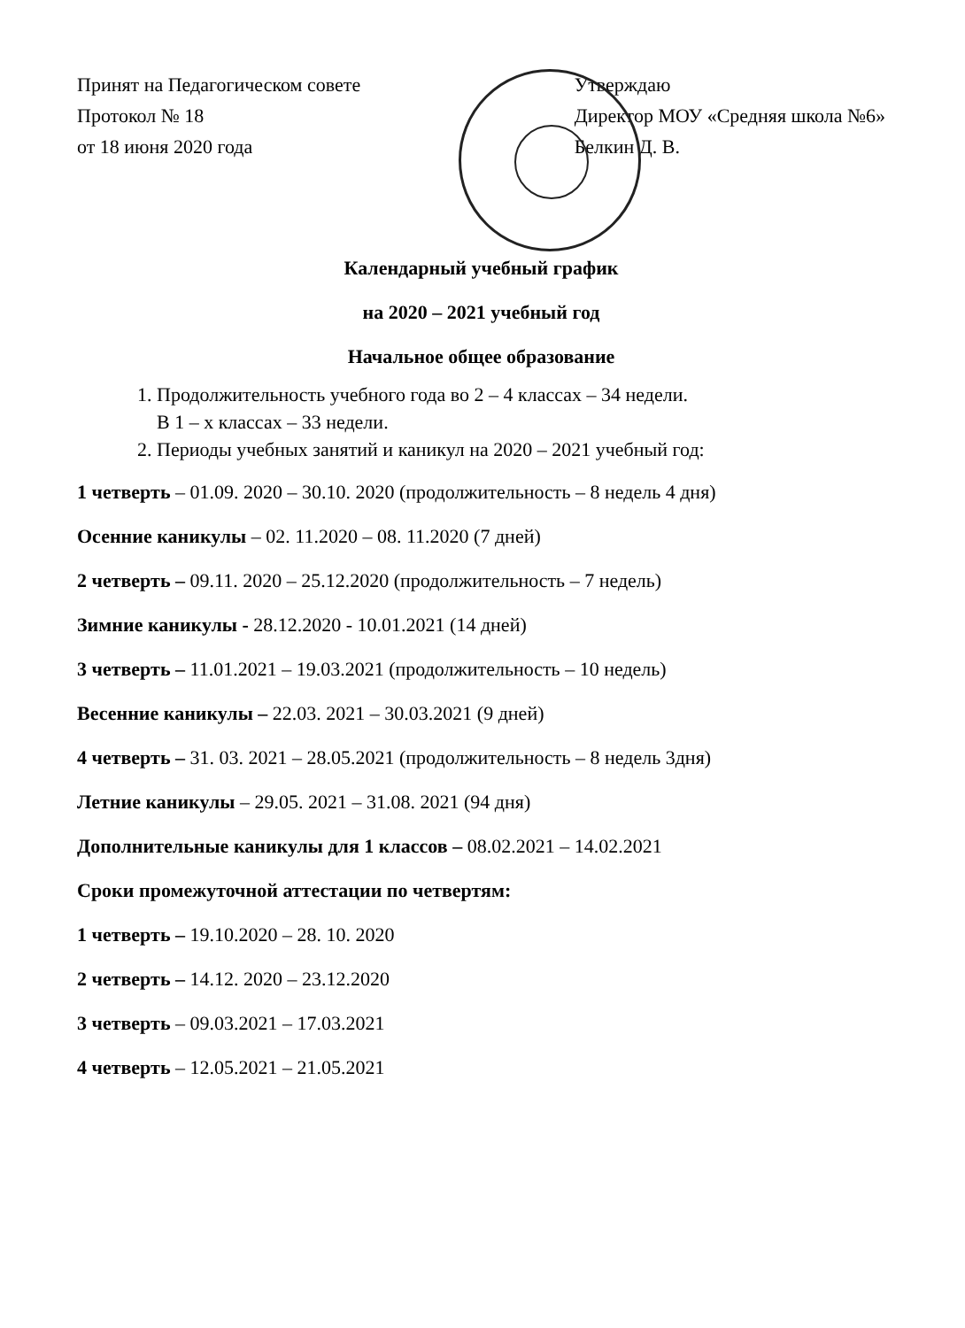Принят на Педагогическом совете
Протокол № 18
от 18 июня 2020 года
Утверждаю
Директор МОУ «Средняя школа №6»
Белкин Д. В.
Календарный учебный график
на 2020 – 2021 учебный год
Начальное общее образование
1. Продолжительность учебного года во 2 – 4 классах – 34 недели.
В 1 – х классах – 33 недели.
2. Периоды учебных занятий и каникул на 2020 – 2021 учебный год:
1 четверть – 01.09. 2020 – 30.10. 2020 (продолжительность – 8 недель 4 дня)
Осенние каникулы – 02. 11.2020 – 08. 11.2020 (7 дней)
2 четверть – 09.11. 2020 – 25.12.2020 (продолжительность – 7 недель)
Зимние каникулы - 28.12.2020 - 10.01.2021 (14 дней)
3 четверть – 11.01.2021 – 19.03.2021 (продолжительность – 10 недель)
Весенние каникулы – 22.03. 2021 – 30.03.2021 (9 дней)
4 четверть – 31. 03. 2021 – 28.05.2021 (продолжительность – 8 недель 3дня)
Летние каникулы – 29.05. 2021 – 31.08. 2021 (94 дня)
Дополнительные каникулы для 1 классов – 08.02.2021 – 14.02.2021
Сроки промежуточной аттестации по четвертям:
1 четверть – 19.10.2020 – 28. 10. 2020
2 четверть – 14.12. 2020 – 23.12.2020
3 четверть – 09.03.2021 – 17.03.2021
4 четверть – 12.05.2021 – 21.05.2021